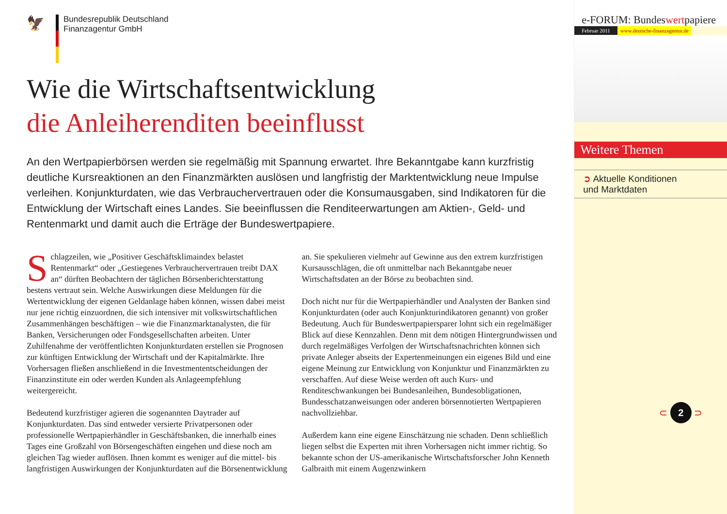🦅
Bundesrepublik Deutschland
Finanzagentur GmbH
Wie die Wirtschaftsentwicklung
die Anleiherenditen beeinflusst
An den Wertpapierbörsen werden sie regelmäßig mit Spannung erwartet. Ihre Bekanntgabe kann kurzfristig deutliche Kursreaktionen an den Finanzmärkten auslösen und langfristig der Marktentwicklung neue Impulse verleihen. Konjunkturdaten, wie das Verbrauchervertrauen oder die Konsumausgaben, sind Indikatoren für die Entwicklung der Wirtschaft eines Landes. Sie beeinflussen die Renditeerwartungen am Aktien-, Geld- und Rentenmarkt und damit auch die Erträge der Bundeswertpapiere.
Schlagzeilen, wie „Positiver Geschäftsklimaindex belastet Rentenmarkt“ oder „Gestiegenes Verbrauchervertrauen treibt DAX an“ dürften Beobachtern der täglichen Börsenberichterstattung bestens vertraut sein. Welche Auswirkungen diese Meldungen für die Wertentwicklung der eigenen Geldanlage haben können, wissen dabei meist nur jene richtig einzuordnen, die sich intensiver mit volkswirtschaftlichen Zusammenhängen beschäftigen – wie die Finanzmarktanalysten, die für Banken, Versicherungen oder Fondsgesellschaften arbeiten. Unter Zuhilfenahme der veröffentlichten Konjunkturdaten erstellen sie Prognosen zur künftigen Entwicklung der Wirtschaft und der Kapitalmärkte. Ihre Vorhersagen fließen anschließend in die Investmententscheidungen der Finanzinstitute ein oder werden Kunden als Anlageempfehlung weitergereicht.
Bedeutend kurzfristiger agieren die sogenannten Daytrader auf Konjunkturdaten. Das sind entweder versierte Privatpersonen oder professionelle Wertpapierhändler in Geschäftsbanken, die innerhalb eines Tages eine Großzahl von Börsengeschäften eingehen und diese noch am gleichen Tag wieder auflösen. Ihnen kommt es weniger auf die mittel- bis langfristigen Auswirkungen der Konjunkturdaten auf die Börsenentwicklung an. Sie spekulieren vielmehr auf Gewinne aus den extrem kurzfristigen Kursausschlägen, die oft unmittelbar nach Bekanntgabe neuer Wirtschaftsdaten an der Börse zu beobachten sind.
Doch nicht nur für die Wertpapierhändler und Analysten der Banken sind Konjunkturdaten (oder auch Konjunkturindikatoren genannt) von großer Bedeutung. Auch für Bundeswertpapiersparer lohnt sich ein regelmäßiger Blick auf diese Kennzahlen. Denn mit dem nötigen Hintergrundwissen und durch regelmäßiges Verfolgen der Wirtschaftsnachrichten können sich private Anleger abseits der Expertenmeinungen ein eigenes Bild und eine eigene Meinung zur Entwicklung von Konjunktur und Finanzmärkten zu verschaffen. Auf diese Weise werden oft auch Kurs- und Renditeschwankungen bei Bundesanleihen, Bundesobligationen, Bundesschatzanweisungen oder anderen börsennotierten Wertpapieren nachvollziehbar.
Außerdem kann eine eigene Einschätzung nie schaden. Denn schließlich liegen selbst die Experten mit ihren Vorhersagen nicht immer richtig. So bekannte schon der US-amerikanische Wirtschaftsforscher John Kenneth Galbraith mit einem Augenzwinkern
e-FORUM: Bundeswertpapiere
Februar 2011 www.deutsche-finanzagentur.de
Weitere Themen
➲ Aktuelle Konditionen
und Marktdaten
⊂ 2 ⊃